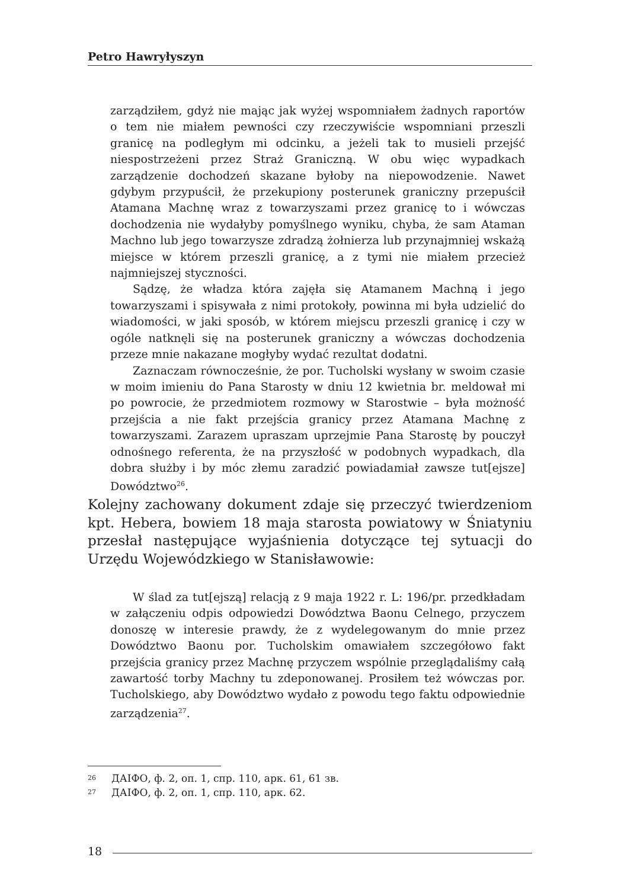Petro Hawryłyszyn
zarządziłem, gdyż nie mając jak wyżej wspomniałem żadnych raportów o tem nie miałem pewności czy rzeczywiście wspomniani przeszli granicę na podległym mi odcinku, a jeżeli tak to musieli przejść niespostrzeżeni przez Straż Graniczną. W obu więc wypadkach zarządzenie dochodzeń skazane byłoby na niepowodzenie. Nawet gdybym przypuścił, że przekupiony posterunek graniczny przepuścił Atamana Machnę wraz z towarzyszami przez granicę to i wówczas dochodzenia nie wydałyby pomyślnego wyniku, chyba, że sam Ataman Machno lub jego towarzysze zdradzą żołnierza lub przynajmniej wskażą miejsce w którem przeszli granicę, a z tymi nie miałem przecież najmniejszej styczności.
Sądzę, że władza która zajęła się Atamanem Machną i jego towarzyszami i spisywała z nimi protokoły, powinna mi była udzielić do wiadomości, w jaki sposób, w którem miejscu przeszli granicę i czy w ogóle natknęli się na posterunek graniczny a wówczas dochodzenia przeze mnie nakazane mogłyby wydać rezultat dodatni.
Zaznaczam równocześnie, że por. Tucholski wysłany w swoim czasie w moim imieniu do Pana Starosty w dniu 12 kwietnia br. meldował mi po powrocie, że przedmiotem rozmowy w Starostwie – była możność przejścia a nie fakt przejścia granicy przez Atamana Machnę z towarzyszami. Zarazem upraszam uprzejmie Pana Starostę by pouczył odnośnego referenta, że na przyszłość w podobnych wypadkach, dla dobra służby i by móc złemu zaradzić powiadamiał zawsze tut[ejsze] Dowództwo<sup>26</sup>.
Kolejny zachowany dokument zdaje się przeczyć twierdzeniom kpt. Hebera, bowiem 18 maja starosta powiatowy w Śniatyniu przesłał następujące wyjaśnienia dotyczące tej sytuacji do Urzędu Wojewódzkiego w Stanisławowie:
W ślad za tut[ejszą] relacją z 9 maja 1922 r. L: 196/pr. przedkładam w załączeniu odpis odpowiedzi Dowództwa Baonu Celnego, przyczem donoszę w interesie prawdy, że z wydelegowanym do mnie przez Dowództwo Baonu por. Tucholskim omawiałem szczegółowo fakt przejścia granicy przez Machnę przyczem wspólnie przeglądaliśmy całą zawartość torby Machny tu zdeponowanej. Prosiłem też wówczas por. Tucholskiego, aby Dowództwo wydało z powodu tego faktu odpowiednie zarządzenia<sup>27</sup>.
26 ДАІФО, ф. 2, оп. 1, спр. 110, арк. 61, 61 зв.
27 ДАІФО, ф. 2, оп. 1, спр. 110, арк. 62.
18